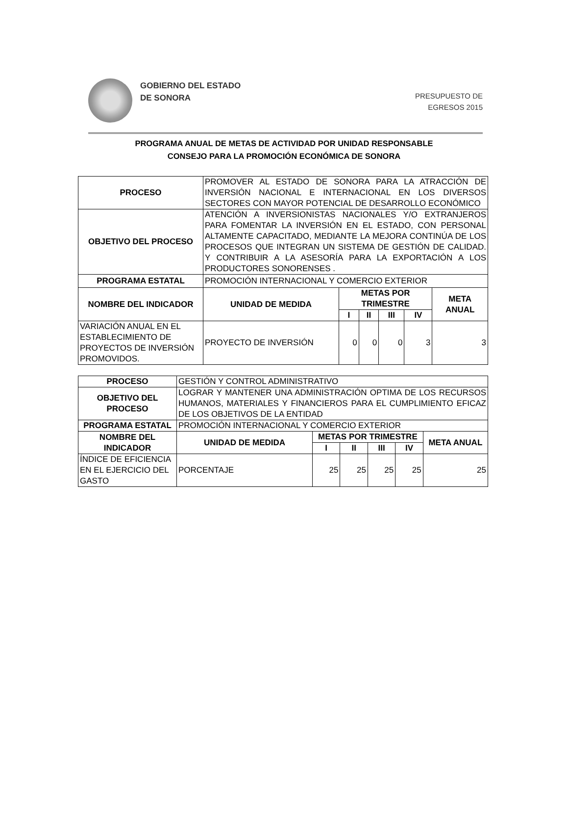GOBIERNO DEL ESTADO
DE SONORA
PRESUPUESTO DE
EGRESOS 2015
PROGRAMA ANUAL DE METAS DE ACTIVIDAD POR UNIDAD RESPONSABLE
CONSEJO PARA LA PROMOCIÓN ECONÓMICA DE SONORA
| PROCESO | PROMOVER AL ESTADO DE SONORA PARA LA ATRACCIÓN DE INVERSIÓN NACIONAL E INTERNACIONAL EN LOS DIVERSOS SECTORES CON MAYOR POTENCIAL DE DESARROLLO ECONÓMICO | | | | | |
| OBJETIVO DEL PROCESO | ATENCIÓN A INVERSIONISTAS NACIONALES Y/O EXTRANJEROS PARA FOMENTAR LA INVERSIÓN EN EL ESTADO, CON PERSONAL ALTAMENTE CAPACITADO, MEDIANTE LA MEJORA CONTINÚA DE LOS PROCESOS QUE INTEGRAN UN SISTEMA DE GESTIÓN DE CALIDAD. Y CONTRIBUIR A LA ASESORÍA PARA LA EXPORTACIÓN A LOS PRODUCTORES SONORENSES . | | | | | |
| PROGRAMA ESTATAL | PROMOCIÓN INTERNACIONAL Y COMERCIO EXTERIOR | | | | | |
| NOMBRE DEL INDICADOR | UNIDAD DE MEDIDA | METAS POR TRIMESTRE | | | | META ANUAL |
| | | I | II | III | IV | |
| VARIACIÓN ANUAL EN EL ESTABLECIMIENTO DE PROYECTOS DE INVERSIÓN PROMOVIDOS. | PROYECTO DE INVERSIÓN | 0 | 0 | 0 | 3 | 3 |
| PROCESO | GESTIÓN Y CONTROL ADMINISTRATIVO | | | | | |
| OBJETIVO DEL PROCESO | LOGRAR Y MANTENER UNA ADMINISTRACIÓN OPTIMA DE LOS RECURSOS HUMANOS, MATERIALES Y FINANCIEROS PARA EL CUMPLIMIENTO EFICAZ DE LOS OBJETIVOS DE LA ENTIDAD | | | | | |
| PROGRAMA ESTATAL | PROMOCIÓN INTERNACIONAL Y COMERCIO EXTERIOR | | | | | |
| NOMBRE DEL INDICADOR | UNIDAD DE MEDIDA | METAS POR TRIMESTRE | | | | META ANUAL |
| | | I | II | III | IV | |
| ÍNDICE DE EFICIENCIA EN EL EJERCICIO DEL GASTO | PORCENTAJE | 25 | 25 | 25 | 25 | 25 |